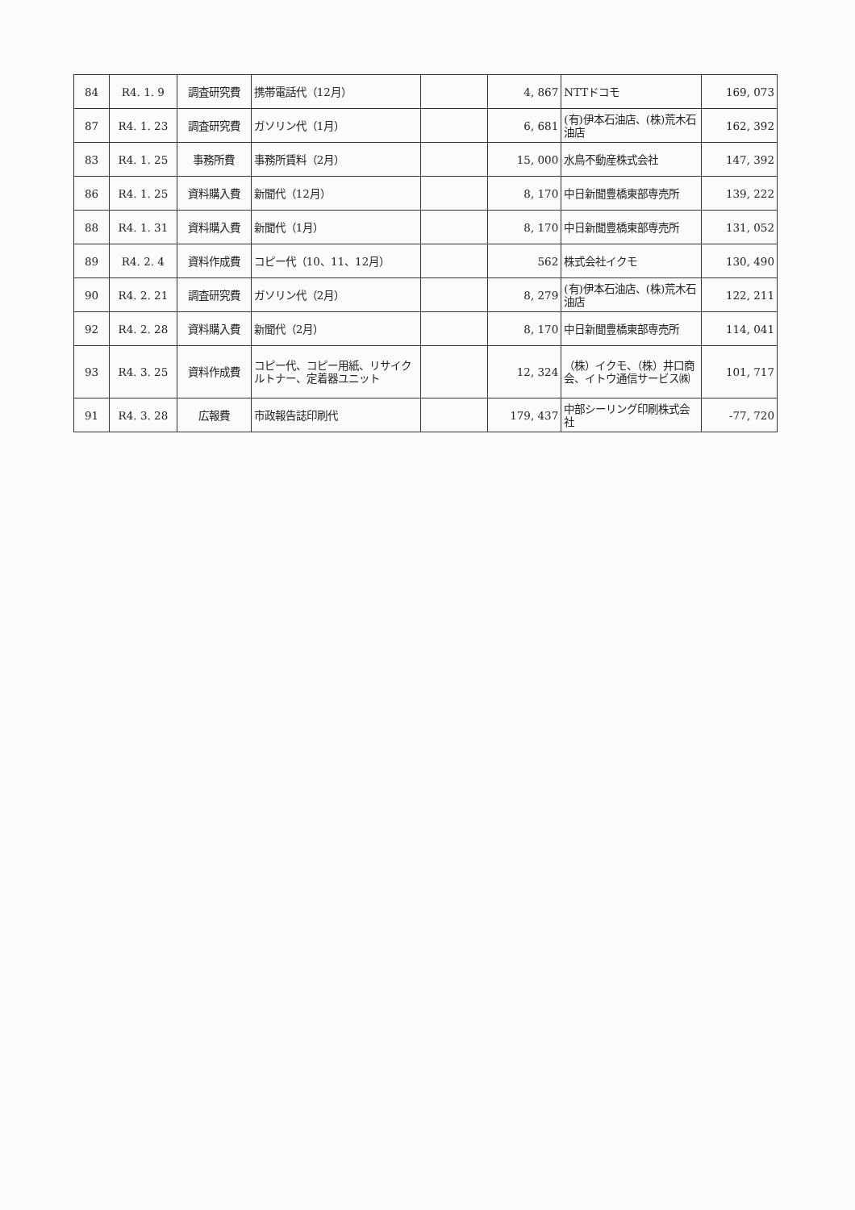| 84 | R4. 1. 9 | 調査研究費 | 携帯電話代（12月） | | 4, 867 | NTTドコモ | 169, 073 |
| 87 | R4. 1. 23 | 調査研究費 | ガソリン代（1月） | | 6, 681 | (有)伊本石油店、(株)荒木石油店 | 162, 392 |
| 83 | R4. 1. 25 | 事務所費 | 事務所賃料（2月） | | 15, 000 | 水鳥不動産株式会社 | 147, 392 |
| 86 | R4. 1. 25 | 資料購入費 | 新聞代（12月） | | 8, 170 | 中日新聞豊橋東部専売所 | 139, 222 |
| 88 | R4. 1. 31 | 資料購入費 | 新聞代（1月） | | 8, 170 | 中日新聞豊橋東部専売所 | 131, 052 |
| 89 | R4. 2. 4 | 資料作成費 | コピー代（10、11、12月） | | 562 | 株式会社イクモ | 130, 490 |
| 90 | R4. 2. 21 | 調査研究費 | ガソリン代（2月） | | 8, 279 | (有)伊本石油店、(株)荒木石油店 | 122, 211 |
| 92 | R4. 2. 28 | 資料購入費 | 新聞代（2月） | | 8, 170 | 中日新聞豊橋東部専売所 | 114, 041 |
| 93 | R4. 3. 25 | 資料作成費 | コピー代、コピー用紙、リサイクルトナー、定着器ユニット | | 12, 324 | （株）イクモ、（株）井口商会、イトウ通信サービス㈱ | 101, 717 |
| 91 | R4. 3. 28 | 広報費 | 市政報告誌印刷代 | | 179, 437 | 中部シーリング印刷株式会社 | -77, 720 |